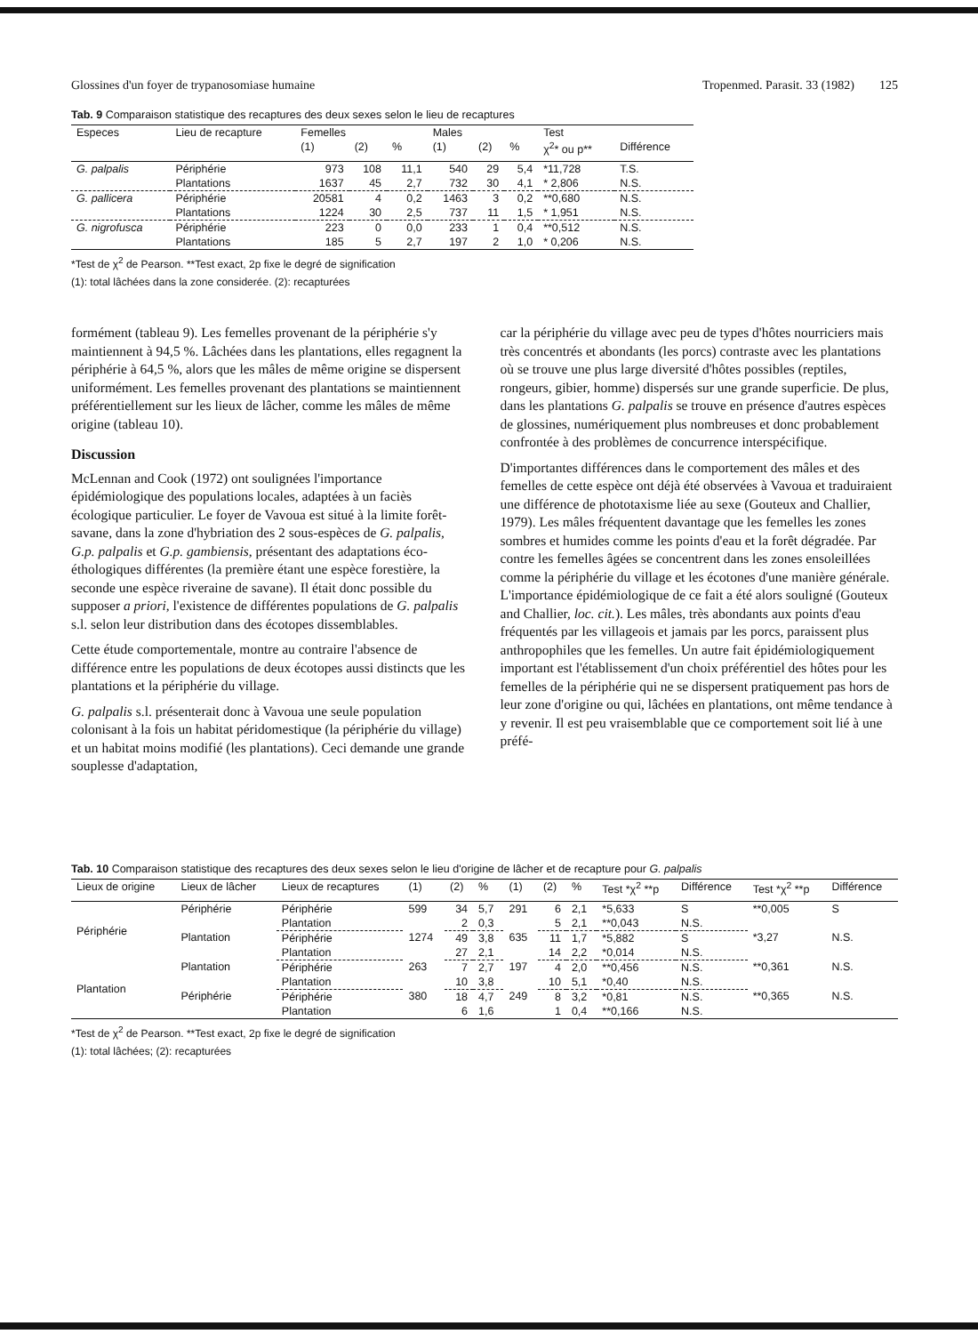Glossines d'un foyer de trypanosomiase humaine Tropenmed. Parasit. 33 (1982) 125
Tab. 9 Comparaison statistique des recaptures des deux sexes selon le lieu de recaptures
| Especes | Lieu de recapture | Femelles | | | Males | | | Test | |
| --- | --- | --- | --- | --- | --- | --- | --- | --- | --- |
| | | (1) | (2) | % | (1) | (2) | % | χ<sup>2</sup>* ou p** | Différence |
| G. palpalis | Périphérie | 973 | 108 | 11,1 | 540 | 29 | 5,4 | *11,728 | T.S. |
| | Plantations | 1637 | 45 | 2,7 | 732 | 30 | 4,1 | * 2,806 | N.S. |
| G. pallicera | Périphérie | 20581 | 4 | 0,2 | 1463 | 3 | 0,2 | **0,680 | N.S. |
| | Plantations | 1224 | 30 | 2,5 | 737 | 11 | 1,5 | * 1,951 | N.S. |
| G. nigrofusca | Périphérie | 223 | 0 | 0,0 | 233 | 1 | 0,4 | **0,512 | N.S. |
| | Plantations | 185 | 5 | 2,7 | 197 | 2 | 1,0 | * 0,206 | N.S. |
*Test de χ<sup>2</sup> de Pearson. **Test exact, 2p fixe le degré de signification
(1): total lâchées dans la zone considerée. (2): recapturées
formément (tableau 9). Les femelles provenant de la périphérie s'y maintiennent à 94,5 %. Lâchées dans les plantations, elles regagnent la périphérie à 64,5 %, alors que les mâles de même origine se dispersent uniformément. Les femelles provenant des plantations se maintiennent préférentiellement sur les lieux de lâcher, comme les mâles de même origine (tableau 10).
Discussion
McLennan and Cook (1972) ont soulignées l'importance épidémiologique des populations locales, adaptées à un faciès écologique particulier. Le foyer de Vavoua est situé à la limite forêt-savane, dans la zone d'hybriation des 2 sous-espèces de G. palpalis, G.p. palpalis et G.p. gambiensis, présentant des adaptations éco-éthologiques différentes (la première étant une espèce forestière, la seconde une espèce riveraine de savane). Il était donc possible du supposer a priori, l'existence de différentes populations de G. palpalis s.l. selon leur distribution dans des écotopes dissemblables.
Cette étude comportementale, montre au contraire l'absence de différence entre les populations de deux écotopes aussi distincts que les plantations et la périphérie du village.
G. palpalis s.l. présenterait donc à Vavoua une seule population colonisant à la fois un habitat péridomestique (la périphérie du village) et un habitat moins modifié (les plantations). Ceci demande une grande souplesse d'adaptation,
car la périphérie du village avec peu de types d'hôtes nourriciers mais très concentrés et abondants (les porcs) contraste avec les plantations où se trouve une plus large diversité d'hôtes possibles (reptiles, rongeurs, gibier, homme) dispersés sur une grande superficie. De plus, dans les plantations G. palpalis se trouve en présence d'autres espèces de glossines, numériquement plus nombreuses et donc probablement confrontée à des problèmes de concurrence interspécifique.
D'importantes différences dans le comportement des mâles et des femelles de cette espèce ont déjà été observées à Vavoua et traduiraient une différence de phototaxisme liée au sexe (Gouteux and Challier, 1979). Les mâles fréquentent davantage que les femelles les zones sombres et humides comme les points d'eau et la forêt dégradée. Par contre les femelles âgées se concentrent dans les zones ensoleillées comme la périphérie du village et les écotones d'une manière générale. L'importance épidémiologique de ce fait a été alors souligné (Gouteux and Challier, loc. cit.). Les mâles, très abondants aux points d'eau fréquentés par les villageois et jamais par les porcs, paraissent plus anthropophiles que les femelles. Un autre fait épidémiologiquement important est l'établissement d'un choix préférentiel des hôtes pour les femelles de la périphérie qui ne se dispersent pratiquement pas hors de leur zone d'origine ou qui, lâchées en plantations, ont même tendance à y revenir. Il est peu vraisemblable que ce comportement soit lié à une préfé-
Tab. 10 Comparaison statistique des recaptures des deux sexes selon le lieu d'origine de lâcher et de recapture pour G. palpalis
| Lieux de origine | Lieux de lâcher | Lieux de recaptures | (1) | (2) | % | (1) | (2) | % | Test *χ<sup>2</sup> **p | Différence | Test *χ<sup>2</sup> **p | Différence |
| --- | --- | --- | --- | --- | --- | --- | --- | --- | --- | --- | --- | --- |
| Périphérie | Périphérie | Périphérie | 599 | 34 | 5,7 | 291 | 6 | 2,1 | *5,633 | S | **0,005 | S |
| | | Plantation | | 2 | 0,3 | | 5 | 2,1 | **0,043 | N.S. | | |
| | Plantation | Périphérie | 1274 | 49 | 3,8 | 635 | 11 | 1,7 | *5,882 | S | *3,27 | N.S. |
| | | Plantation | | 27 | 2,1 | | 14 | 2,2 | *0,014 | N.S. | | |
| Plantation | Plantation | Périphérie | 263 | 7 | 2,7 | 197 | 4 | 2,0 | **0,456 | N.S. | **0,361 | N.S. |
| | | Plantation | | 10 | 3,8 | | 10 | 5,1 | *0,40 | N.S. | | |
| | Périphérie | Périphérie | 380 | 18 | 4,7 | 249 | 8 | 3,2 | *0,81 | N.S. | **0,365 | N.S. |
| | | Plantation | | 6 | 1,6 | | 1 | 0,4 | **0,166 | N.S. | | |
*Test de χ<sup>2</sup> de Pearson. **Test exact, 2p fixe le degré de signification
(1): total lâchées; (2): recapturées